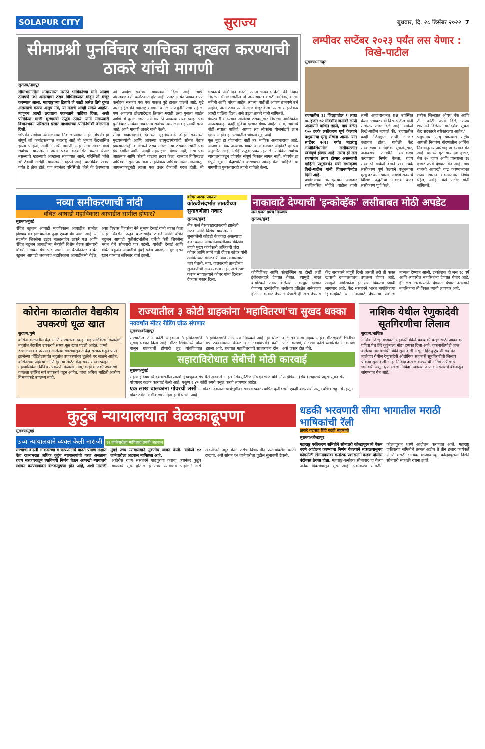SOLAPUR CITY सुराज्य बुधवार, दि. २८ डिसेंबर २०२२ 7
सीमाप्रश्नी पुनर्विचार याचिका दाखल करण्याची ठाकरे यांची मागणी
सुराज्य/नागपूर
सीमाभागातील अन्यायग्रस्त मराठी भाषिकांच्या मागे आपण ठामपणे उभे असल्याचा ठराव विधिमंडळात मांडून तो मंजूर करण्यात आला. महाराष्ट्राच्या हिताचे जे काही असेल तिथे दुमत असल्याचे कारण असूच नये, या मताचे आम्ही सगळे आहोत. म्हणूनच आम्ही ठरावाला एकमताने पाठिंबा दिला, अशी प्रतिक्रिया माजी मुख्यमंत्री उद्धव ठाकरे यांनी मंगळवारी विधानभवन परिसरात प्रसार माध्यमांच्या प्रतिनिधींशी बोलताना दिली.
जोपर्यंत सर्वोच्च न्यायालयाचा निकाल लागत नाही, तोपर्यंत हा संपूर्ण जो कर्नाटकव्याप्त महाराष्ट्र आहे तो भूभाग केंद्रशासित झाला पाहिजे, अशी आमची मागणी आहे. मात्र २००८ मध्ये सर्वोच्च न्यायालयाने असा प्रदेश केंद्रशासित करता येणार नसल्याचे म्हटल्याचे आम्हाला सांगण्यात आले. परिस्थिती 'जैसे थे' ठेवावी असेही न्यायालयाने म्हटले आहे. वास्तविक २००८ पर्यंत हे ठीक होते. पण त्यानंतर परिस्थिती 'जैसे थे' ठेवण्याचा जो आदेश सर्वोच्च न्यायालयाने दिला आहे, त्याची अंमलबजावणी कर्नाटकात होत नाही. उलट अत्यंत आक्रमकपणे कर्नाटक सरकार एक एक पाऊल पुढे टाकत चालले आहे. पुढे असे होईल की महाराष्ट्र संयमाने वागेल, मजबुतीने उभा राहील. पण आपल्या डोळ्यादेखत तिथला मराठी ठसा पुसला जाईल आणि तो पुसला जाऊ नये यासाठी आपल्या सरकारकडून एक पुनर्विचार याचिका ताबडतोब सर्वोच्च न्यायालयात होण्याची गरज आहे, अशी मागणी ठाकरे यांनी केली.
सीमा वादासंदर्भात देशाच्या गृहमंत्र्यांकडे दोन्ही राज्यांच्या मुख्यमंत्र्यांची आणि आपल्या उपमुख्यमंत्र्यांची सोबत बैठक झाल्यानंतरही कर्नाटकने ठराव मांडला. या ठरावात त्यांनी एक इंच देखील जमीन आम्ही महाराष्ट्राला देणार नाही, असा एक आक्रमक आणि कौरवी थाटाचा ठराव केला. राज्यात विधिमंडळ अधिवेशन सुरू असताना साहजिकच अधिवेशनाच्या माध्यमातून आपल्याकडूनही त्याला एक उत्तर देण्याची गरज होती. मी सरकारचे अभिनंदन करतो, त्यांना धन्यवाद देतो, की निदान तिथल्या सीमाभागातील जे अन्यायग्रस्त मराठी भाषिक, माता-भगिनी आणि बांधव आहेत, त्यांच्या पाठीशी आपण ठामपणे उभे आहोत, असा ठराव त्यांनी आज मंजूर केला. त्याला साहजिकच आम्ही पाठिंबा दिला, असे उद्धव ठाकरे यांनी सांगितले.
मंगळवारी मांडण्यात आलेल्या ठरावानुसार तिथल्या नागरिकांना आपल्याकडून काही सुविधा देण्यात येणार आहेत. मात्र, त्यामध्ये थोडी स्पष्टता पाहिजे. आपण त्या लोकांना योजनांद्वारे लाभ देणार आहोत हा ठरावातील चांगला मुद्दा आहे.
मूळ मुद्दा हा योजनांचा नाही तर भाषिक अत्याचाराचा आहे. आपण भाषिक अत्याचाराबाबत काय करणार आहोत? हा प्रश्न अनुत्तरित आहे, असेही उद्धव ठाकरे म्हणाले. याचिकेत सर्वोच्च न्यायालयाकडून जोपर्यंत संपूर्ण निकाल लागत नाही, तोपर्यंत हा संपूर्ण भूभाग केंद्रशासित करण्याचा आग्रह केला पाहिजे, या मागणीचा पुनरुच्चारही त्यांनी यावेळी केला.
लम्पीवर सप्टेंबर २०२३ पर्यंत लस येणार : विखे-पाटील
सुराज्य/नागपूर
राज्यातील ३३ जिल्ह्यातील १ लाख ७८ हजार ७२ गोवंशीय जनावरे लम्पी आजाराने बाधित झाले, मात्र वेळेत १०० टक्के लसीकरण पूर्ण केल्याने पशुधनाचा मृत्यू रोखता आला. यात सप्टेंबर २०२३ पर्यंत महाराष्ट्र लम्पीविरोधातील लसीकरणात स्वयंपूर्ण होणार आहे. तसेच ही लस राज्याचंच तयार होणार असल्याची माहिती पशुसंवर्धन मंत्री राधाकृष्ण विखे-पाटील यांनी विधानपरिषदेत दिली आहे.
प्रश्नोत्तराच्या तासादरम्यान आमदार रणजितसिंह मोहिते पाटील यांनी लम्पी आजाराबाबत प्रश्न उपस्थित केला. ज्यावर मंत्री विखे-पाटील यांनी सविस्तर उत्तर दिले आहे. यावेळी विखे-पाटील म्हणाले की, 'राज्यातील काही जिल्ह्यात लम्पी आजार बळावत होता. यावेळी केंद्र सरकारच्या मार्गदर्शक सूचनांनुसार, जनावराचे तातडीने लसीकरण करण्याचा निर्णय घेतला, राज्य सरकारने यावेळी वेगाने १०० टक्के लसीकरण पूर्ण केल्याने पशुधनाचा मृत्यू दर कमी झाला. यामध्ये राज्याचे विशिष्ट पद्धतीचा अवलंब करत लसीकरण पूर्ण केले.
प्रत्येक जिल्ह्यात औषध बँक आणि तीन कोटी रुपये दिले, राज्य शासनाने दिलेल्या मार्गदर्शक सूचना केंद्र सरकारने स्वीकारल्या आहेत.'
पशुधनाचा मृत्यू झाल्यास राष्ट्रीय आपत्ती निवारण धोरणातील आर्थिक निकषानुसार अर्थसाहाय्य देण्यात येत आहे. यामध्ये मृत गाय ३० हजार, बैल २५ हजार आणि वासराला १६ हजार रुपये देण्यात येत आहे. मात्र यामध्ये आणखी वाढ करण्याबाबत राज्य शासन सकारात्मक निर्णय घेईल, असेही विखे पाटील यांनी सांगितले.
नव्या समीकरणाची नांदी
वंचित आघाडी महाविकास आघाडीत सामील होणार?
सुराज्य/मुंबई
वंचित बहुजन आघाडी महाविकास आघाडीत सामील होण्याबाबत हालचालींना पुन्हा एकदा वेग आला आहे. या संदर्भात शिवसेना उद्धव बाळासाहेब ठाकरे पक्ष आणि वंचित बहुजन आघाडीच्या नेत्यांची विशेष बैठक सोमवारी शिवसेना भवन येथे पार पडली. या बैठकीनंतर वंचित बहुजन आघाडी लवकरच महाविकास आघाडीमध्ये येईल, असा विश्वास शिवसेना नेते सुभाष देसाई यांनी व्यक्त केला आहे. शिवसेना उद्धव बाळासाहेब ठाकरे आणि वंचित बहुजन आघाडी युतीसंदर्भातील चर्चेची फेरी शिवसेना भवन येथे सोमवारी पार पडली. यावेळी देसाई आणि वंचित बहुजन आघाडीचे मुंबई प्रदेश अध्यक्ष अबुल हसन खान यांच्यात सविस्तर चर्चा झाली.
कोचर अटक प्रकरण
कोठडीसंदर्भात तातडीच्या सुनावणीला नकार
सुराज्य/मुंबई
बँक कर्ज गैरव्यवहारप्रकरणी झालेली अटक आणि विशेष न्यायालयाने सुनावलेली कोठडी बेकायदा असल्याचा दावा करून आयसीआयसीआय बँकेच्या माजी मुख्य कार्यकारी अधिकारी चंदा कोचर आणि त्यांचे पती दीपक कोचर यांनी त्याविरोधात मंगळवारी उच्च न्यायालयात धाव घेतली. मात्र, याप्रकरणी तातडीच्या सुनावणीची आवश्यकता नाही, असे स्पष्ट करून न्यायालयाने कोचर यांना दिलासा देण्यास नकार दिला.
नाकावाटे देण्याची 'इन्कोव्हॅक' लसीबाबत मोठी अपडेट
लस फक्त इथेच मिळणार
सुराज्य/मुंबई
कोव्हिशिल्ड आणि कोव्हॅक्सिन या दोन्ही लशी इंजेक्शनद्वारे देण्यात येतात. त्यामुळे भारत बायोटेकने तयार केलेल्या नाकाद्वारे देण्यात येणाऱ्या 'इन्कोव्हॅक' लसीच्या प्रतिक्षेत अनेकजण होते. नाकावाटे देण्यात येणारी ही लस देण्यास केंद्र सरकारने मंजुरी दिली असली तरी ती फक्त खासगी रुग्णालयातच उपलब्ध होणार आहे. त्यामुळे नागरिकांना ही लस विकतच घ्यावी लागणार आहे. केंद्र सरकारने भारत बायोटेकच्या 'इन्कोव्हॅक' या नाकावाटे देण्याऱ्या लशीला मान्यता देण्यात आली. इन्कोव्हॅक ही लस १८ वर्षे आणि त्यावरील नागरिकांना देण्यात येणार आहे. ही लस सरकारतर्फे देण्यात येणार नसल्याने नागरिकांना ती विकत घ्यावी लागणार आहे.
कोरोना काळातील वैद्यकीय उपकरणे धूळ खात
सुराज्य/पुणे
कोरोना काळातील केंद्र आणि राज्यसरकारकडून महापालिकेला मिळालेली बहुतांश वैद्यकीय उपकरणे सध्या धूळ खात पडली आहेत. जम्बो रुग्णालयात वापरण्यात आलेल्या खाटांपासून ते केंद्र सरकारकडून प्राप्त झालेल्या व्हेंटिलेटरपर्यंत बहुतांश उपकरणांवर धुळीचे थर साठले आहेत. कोरोनाच्या पहिल्या आणि दुसऱ्या लाटेत केंद्र-राज्य सरकारकडून महापालिकेला विविध उपकरणे मिळाली. मात्र, काही मोजकी उपकरणे वगळता उर्वरित सर्व उपकरणे पडून आहेत. वाचा अधिक माहिती आरोग्य विभागाकडे उपलब्ध नाही.
राज्यातील ३ कोटी ग्राहकांना 'महावितरण'चा सुखद धक्का
नववर्षात मीटर रीडिंग घोळ संपणार
सुराज्य/कोल्हापूर
राज्यातील तीन कोटी ग्राहकांना 'महावितरण'ने सुखद धक्का दिला आहे. मीटर रिडिंगमध्ये घोळ घालून ग्राहकांची होणारी लूट थांबविण्यात 'महावितरण'ने मोठे यश मिळवले आहे. हा घोळ ४५ टक्क्यांवरून केवळ १.९ टक्क्यांपर्यंत कमी झाला आहे. राज्यात महावितरणचे साधारणतः दोन कोटी ९० लाख ग्राहक आहेत. मीटरएवजी भिंतीचा फोटो काढणे, मीटरचा फोटो व्यवस्थित न काढणे असे प्रकार होत होते.
सहाराविरोधात सेबीची मोठी कारवाई
सुराज्य/मुंबई
सहारा इंडियामध्ये देशभरातील लाखो गुंतवणूकदारांचे पैसे अडकले आहेत. सिक्युरिटीज अँड एक्स्चेंज बोर्ड ऑफ इंडियाने (सेबी) सहाराचे प्रमुख सुब्रत रॉय यांच्यावर कडक कारवाई केली आहे. एकूण ६.४२ कोटी रुपये वसूल करावे लागणार आहेत.
एक लाख बालकांना गोवरची लसी — गोवर उद्रेकाच्या पार्श्वभूमीवर राज्यसरकार स्थापित कृतीदलाने एकही बाळ लसीपासून वंचित राहू नये म्हणून गोवर रुबेला लसीकरण मोहिम हाती घेतली आहे.
नाशिक येथील रेणुकादेवी सूतगिरणीचा लिलाव
सुराज्य/नाशिक
नाशिक जिल्हा मध्यवर्ती सहकारी बँकेने थकबाकी वसुलीसाठी आक्रमक पवित्रा घेत हिरे कुटुंबाला मोठा दणका दिला आहे. थकबाकीपोटी जप्त केलेल्या मालमत्तांची विक्री सुरू केली असून, हिरे कुटुंबाशी संबंधित मालेगाव येथील रेणुकादेवी औद्योगिक सहकारी सूतगिरणीची लिलाव प्रक्रिया सुरू केली आहे. निविदा दाखल करण्याची अंतिम तारीख ५ जानेवारी असून ६ तारखेला निविदा उघडल्या जाणार असल्याचे बँकेकडून सांगण्यात येत आहे.
कुटुंब न्यायालयात वेळकाढूपणा
सुराज्य/मुंबई
उच्च न्यायालयाने व्यक्त केली नाराजी
१२ जानेवारीला मागितला प्रगती अहवाल
राज्याची वाढती लोकसंख्या व घटस्फोटांचे वाढते प्रमाण लक्षात घेता राज्यभरात अधिक कुटुंब न्यायालयांची गरज असताना राज्य सरकारकडून त्याविषयी निर्णय घेऊन आणखी न्यायालये स्थापन करण्याबाबत वेळकाढूपणा होत आहे, अशी नाराजी मुंबई उच्च न्यायालयाने नुकतीच व्यक्त केली. यावेळी १२ जानेवारीला अहवाल मागितला आहे.
'अखेरीस राज्य सरकारने पाठपुरावा करावा. त्यानंतर कुटुंब न्यायालये सुरू होतील हे उच्च न्यायालय पाहील,' असे खंडपीठाने नमूद केले. तसेच विचाराधीन प्रस्तावांवरील प्रगती दाखवा, असे सांगत १२ जानेवारीला पुढील सुनावणी ठेवली.
धडकी भरवणारी सीमा भागातील मराठी भाषिकांची रॅली
ठाकरे गटासह शिंदे गटही सहभागी
सुराज्य/कोल्हापूर
महाराष्ट्र एकीकरण समितीने सोमवारी कोल्हापूरमध्ये येऊन धरणे आंदोलन करण्याचा निर्णय घेतल्याने सकाळपासूनच कोगनोळी टोलनाक्यावर कर्नाटक प्रशासनाने कडक पोलीस बंदोबस्त ठेवला होता. महाराष्ट्र-कर्नाटक सीमावाद हा गेल्या अनेक दिवसांपासून सुरू आहे. एकीकरण समितीने कोल्हापुरात धरणे आंदोलन करण्यात आले. महाराष्ट्र एकीकरण समितीचे तब्बल अडीच ते तीन हजार कार्यकर्ते आणि मराठी भाषिक बेळगावमधून कोल्हापूरच्या दिशेने सोमवारी सकाळी रवाना झाले.